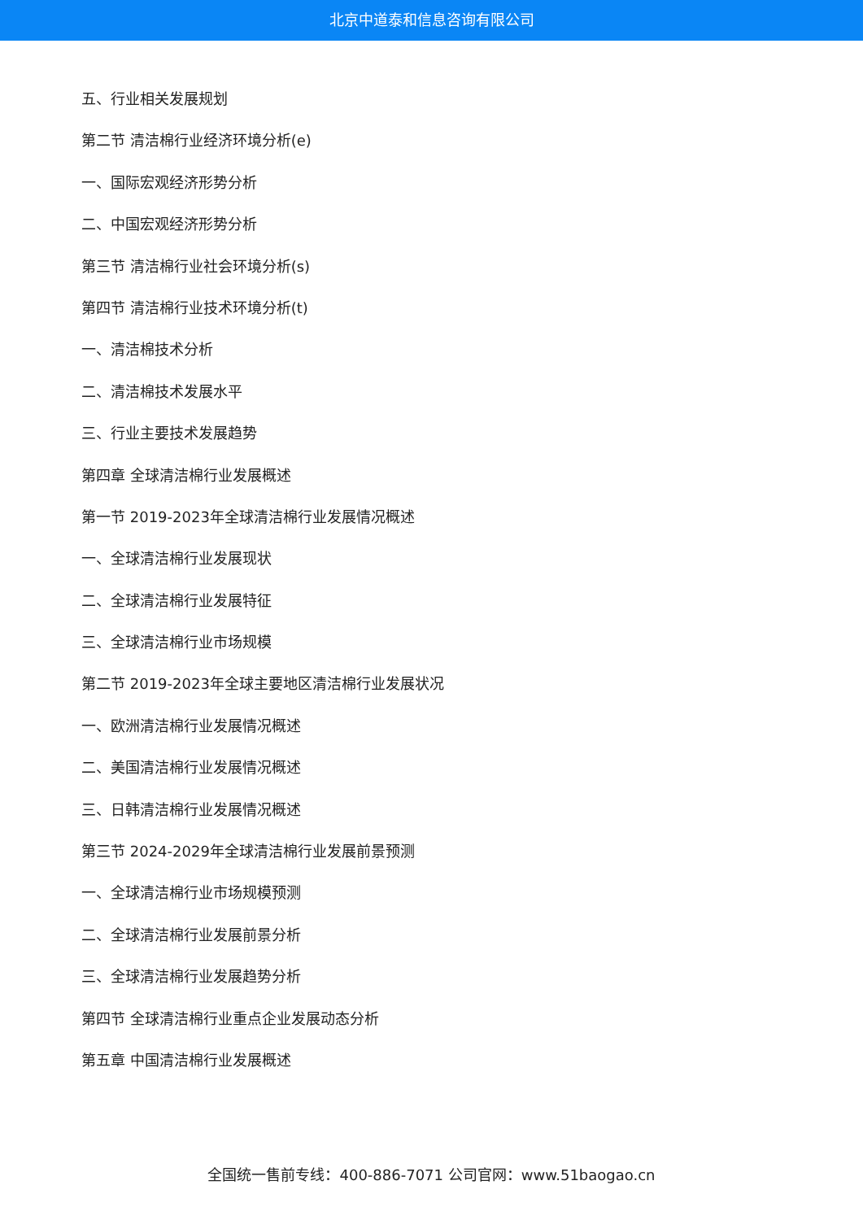北京中道泰和信息咨询有限公司
五、行业相关发展规划
第二节 清洁棉行业经济环境分析(e)
一、国际宏观经济形势分析
二、中国宏观经济形势分析
第三节 清洁棉行业社会环境分析(s)
第四节 清洁棉行业技术环境分析(t)
一、清洁棉技术分析
二、清洁棉技术发展水平
三、行业主要技术发展趋势
第四章 全球清洁棉行业发展概述
第一节 2019-2023年全球清洁棉行业发展情况概述
一、全球清洁棉行业发展现状
二、全球清洁棉行业发展特征
三、全球清洁棉行业市场规模
第二节 2019-2023年全球主要地区清洁棉行业发展状况
一、欧洲清洁棉行业发展情况概述
二、美国清洁棉行业发展情况概述
三、日韩清洁棉行业发展情况概述
第三节 2024-2029年全球清洁棉行业发展前景预测
一、全球清洁棉行业市场规模预测
二、全球清洁棉行业发展前景分析
三、全球清洁棉行业发展趋势分析
第四节 全球清洁棉行业重点企业发展动态分析
第五章 中国清洁棉行业发展概述
全国统一售前专线：400-886-7071 公司官网：www.51baogao.cn